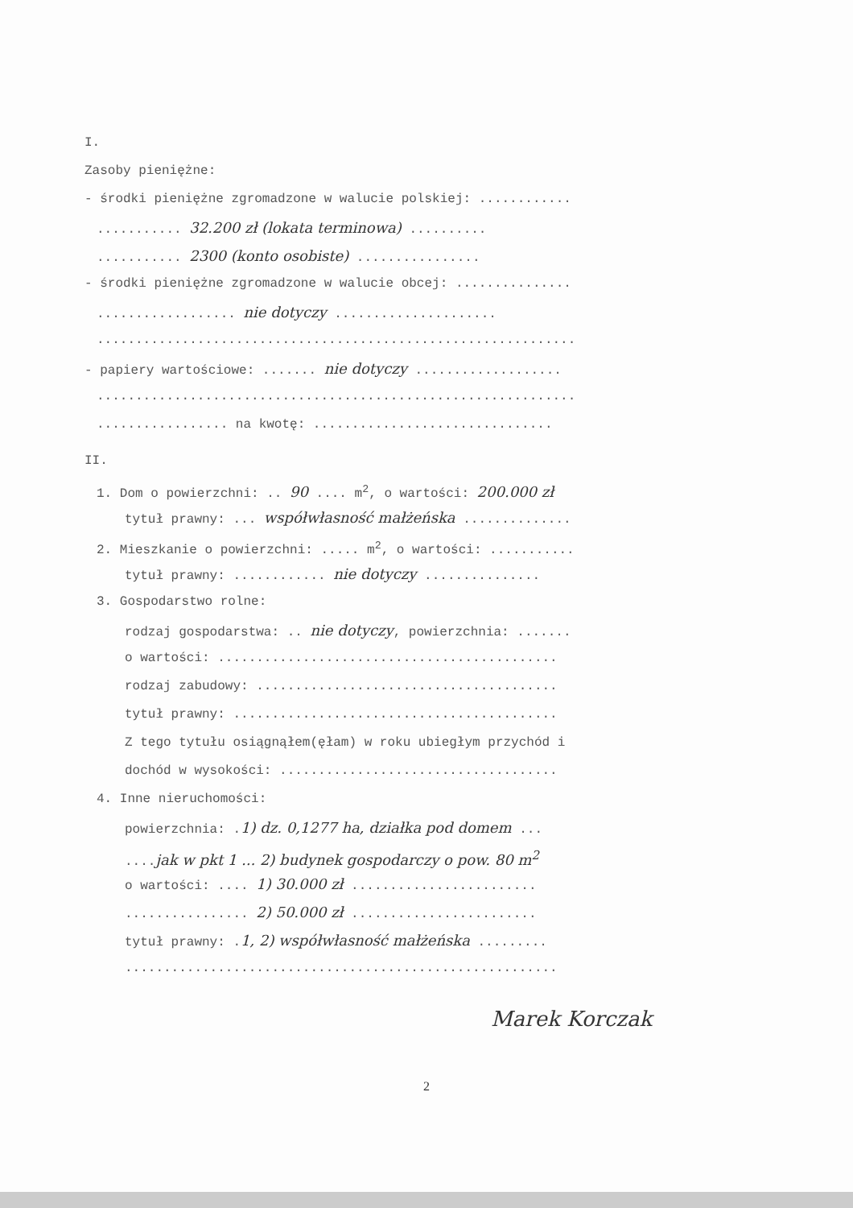I.
Zasoby pieniężne:
- środki pieniężne zgromadzone w walucie polskiej: ............
........... 32.200 zł (lokata terminowa) ..........
........... 2300 (konto osobiste) ................
- środki pieniężne zgromadzone w walucie obcej: ...............
.................. nie dotyczy .....................
..............................................................
- papiery wartościowe: ....... nie dotyczy ...................
..............................................................
................. na kwotę: ...............................
II.
1. Dom o powierzchni: .. 90 .... m<sup>2</sup>, o wartości: 200.000 zł
tytuł prawny: ... współwłasność małżeńska ..............
2. Mieszkanie o powierzchni: ..... m<sup>2</sup>, o wartości: ...........
tytuł prawny: ............ nie dotyczy ...............
3. Gospodarstwo rolne:
rodzaj gospodarstwa: .. nie dotyczy, powierzchnia: .......
o wartości: ............................................
rodzaj zabudowy: .......................................
tytuł prawny: ..........................................
Z tego tytułu osiągnąłem(ęłam) w roku ubiegłym przychód i
dochód w wysokości: ....................................
4. Inne nieruchomości:
powierzchnia: .1) dz. 0,1277 ha, działka pod domem ...
....jak w pkt 1 ... 2) budynek gospodarczy o pow. 80 m<sup>2</sup>
o wartości: .... 1) 30.000 zł ........................
................ 2) 50.000 zł ........................
tytuł prawny: .1, 2) współwłasność małżeńska .........
........................................................
Marek Korczak
2